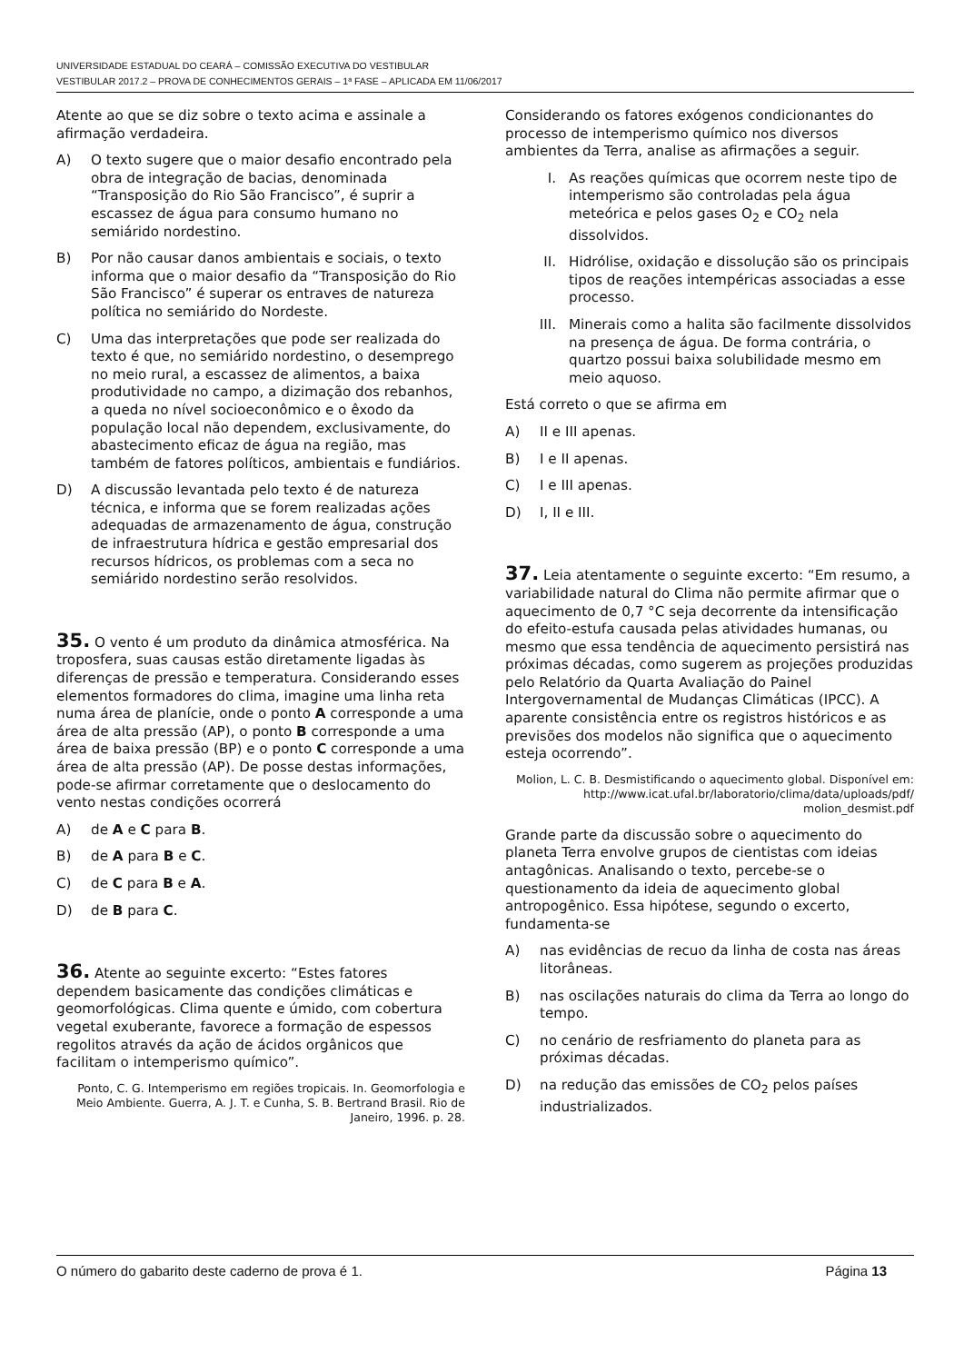UNIVERSIDADE ESTADUAL DO CEARÁ – COMISSÃO EXECUTIVA DO VESTIBULAR
VESTIBULAR 2017.2 – PROVA DE CONHECIMENTOS GERAIS – 1ª FASE – APLICADA EM 11/06/2017
Atente ao que se diz sobre o texto acima e assinale a afirmação verdadeira.
A) O texto sugere que o maior desafio encontrado pela obra de integração de bacias, denominada “Transposição do Rio São Francisco”, é suprir a escassez de água para consumo humano no semiárido nordestino.
B) Por não causar danos ambientais e sociais, o texto informa que o maior desafio da “Transposição do Rio São Francisco” é superar os entraves de natureza política no semiárido do Nordeste.
C) Uma das interpretações que pode ser realizada do texto é que, no semiárido nordestino, o desemprego no meio rural, a escassez de alimentos, a baixa produtividade no campo, a dizimação dos rebanhos, a queda no nível socioeconômico e o êxodo da população local não dependem, exclusivamente, do abastecimento eficaz de água na região, mas também de fatores políticos, ambientais e fundiários.
D) A discussão levantada pelo texto é de natureza técnica, e informa que se forem realizadas ações adequadas de armazenamento de água, construção de infraestrutura hídrica e gestão empresarial dos recursos hídricos, os problemas com a seca no semiárido nordestino serão resolvidos.
35. O vento é um produto da dinâmica atmosférica. Na troposfera, suas causas estão diretamente ligadas às diferenças de pressão e temperatura. Considerando esses elementos formadores do clima, imagine uma linha reta numa área de planície, onde o ponto A corresponde a uma área de alta pressão (AP), o ponto B corresponde a uma área de baixa pressão (BP) e o ponto C corresponde a uma área de alta pressão (AP). De posse destas informações, pode-se afirmar corretamente que o deslocamento do vento nestas condições ocorrerá
A) de A e C para B.
B) de A para B e C.
C) de C para B e A.
D) de B para C.
36. Atente ao seguinte excerto: “Estes fatores dependem basicamente das condições climáticas e geomorfológicas. Clima quente e úmido, com cobertura vegetal exuberante, favorece a formação de espessos regolitos através da ação de ácidos orgânicos que facilitam o intemperismo químico”.
Ponto, C. G. Intemperismo em regiões tropicais. In. Geomorfologia e Meio Ambiente. Guerra, A. J. T. e Cunha, S. B. Bertrand Brasil. Rio de Janeiro, 1996. p. 28.
Considerando os fatores exógenos condicionantes do processo de intemperismo químico nos diversos ambientes da Terra, analise as afirmações a seguir.
I. As reações químicas que ocorrem neste tipo de intemperismo são controladas pela água meteórica e pelos gases O<sub>2</sub> e CO<sub>2</sub> nela dissolvidos.
II. Hidrólise, oxidação e dissolução são os principais tipos de reações intempéricas associadas a esse processo.
III. Minerais como a halita são facilmente dissolvidos na presença de água. De forma contrária, o quartzo possui baixa solubilidade mesmo em meio aquoso.
Está correto o que se afirma em
A) II e III apenas.
B) I e II apenas.
C) I e III apenas.
D) I, II e III.
37. Leia atentamente o seguinte excerto: “Em resumo, a variabilidade natural do Clima não permite afirmar que o aquecimento de 0,7 °C seja decorrente da intensificação do efeito-estufa causada pelas atividades humanas, ou mesmo que essa tendência de aquecimento persistirá nas próximas décadas, como sugerem as projeções produzidas pelo Relatório da Quarta Avaliação do Painel Intergovernamental de Mudanças Climáticas (IPCC). A aparente consistência entre os registros históricos e as previsões dos modelos não significa que o aquecimento esteja ocorrendo”.
Molion, L. C. B. Desmistificando o aquecimento global. Disponível em: http://www.icat.ufal.br/laboratorio/clima/data/uploads/pdf/ molion_desmist.pdf
Grande parte da discussão sobre o aquecimento do planeta Terra envolve grupos de cientistas com ideias antagônicas. Analisando o texto, percebe-se o questionamento da ideia de aquecimento global antropogênico. Essa hipótese, segundo o excerto, fundamenta-se
A) nas evidências de recuo da linha de costa nas áreas litorâneas.
B) nas oscilações naturais do clima da Terra ao longo do tempo.
C) no cenário de resfriamento do planeta para as próximas décadas.
D) na redução das emissões de CO<sub>2</sub> pelos países industrializados.
O número do gabarito deste caderno de prova é 1. Página 13